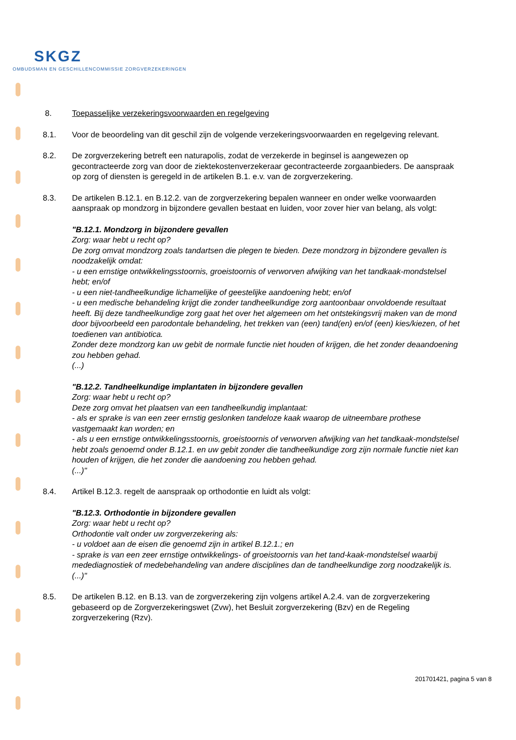SKGZ
OMBUDSMAN EN GESCHILLENCOMMISSIE ZORGVERZEKERINGEN
8. Toepasselijke verzekeringsvoorwaarden en regelgeving
8.1. Voor de beoordeling van dit geschil zijn de volgende verzekeringsvoorwaarden en regelgeving relevant.
8.2. De zorgverzekering betreft een naturapolis, zodat de verzekerde in beginsel is aangewezen op gecontracteerde zorg van door de ziektekostenverzekeraar gecontracteerde zorgaanbieders. De aanspraak op zorg of diensten is geregeld in de artikelen B.1. e.v. van de zorgverzekering.
8.3. De artikelen B.12.1. en B.12.2. van de zorgverzekering bepalen wanneer en onder welke voorwaarden aanspraak op mondzorg in bijzondere gevallen bestaat en luiden, voor zover hier van belang, als volgt:
"B.12.1. Mondzorg in bijzondere gevallen
Zorg: waar hebt u recht op?
De zorg omvat mondzorg zoals tandartsen die plegen te bieden. Deze mondzorg in bijzondere gevallen is noodzakelijk omdat:
- u een ernstige ontwikkelingsstoornis, groeistoornis of verworven afwijking van het tandkaak-mondstelsel hebt; en/of
- u een niet-tandheelkundige lichamelijke of geestelijke aandoening hebt; en/of
- u een medische behandeling krijgt die zonder tandheelkundige zorg aantoonbaar onvoldoende resultaat heeft. Bij deze tandheelkundige zorg gaat het over het algemeen om het ontstekingsvrij maken van de mond door bijvoorbeeld een parodontale behandeling, het trekken van (een) tand(en) en/of (een) kies/kiezen, of het toedienen van antibiotica.
Zonder deze mondzorg kan uw gebit de normale functie niet houden of krijgen, die het zonder deaandoening zou hebben gehad.
(...)
"B.12.2. Tandheelkundige implantaten in bijzondere gevallen
Zorg: waar hebt u recht op?
Deze zorg omvat het plaatsen van een tandheelkundig implantaat:
- als er sprake is van een zeer ernstig geslonken tandeloze kaak waarop de uitneembare prothese vastgemaakt kan worden; en
- als u een ernstige ontwikkelingsstoornis, groeistoornis of verworven afwijking van het tandkaak-mondstelsel hebt zoals genoemd onder B.12.1. en uw gebit zonder die tandheelkundige zorg zijn normale functie niet kan houden of krijgen, die het zonder die aandoening zou hebben gehad.
(...)"
8.4. Artikel B.12.3. regelt de aanspraak op orthodontie en luidt als volgt:
"B.12.3. Orthodontie in bijzondere gevallen
Zorg: waar hebt u recht op?
Orthodontie valt onder uw zorgverzekering als:
- u voldoet aan de eisen die genoemd zijn in artikel B.12.1.; en
- sprake is van een zeer ernstige ontwikkelings- of groeistoornis van het tand-kaak-mondstelsel waarbij medediagnostiek of medebehandeling van andere disciplines dan de tandheelkundige zorg noodzakelijk is. (...)"
8.5. De artikelen B.12. en B.13. van de zorgverzekering zijn volgens artikel A.2.4. van de zorgverzekering gebaseerd op de Zorgverzekeringswet (Zvw), het Besluit zorgverzekering (Bzv) en de Regeling zorgverzekering (Rzv).
201701421, pagina 5 van 8